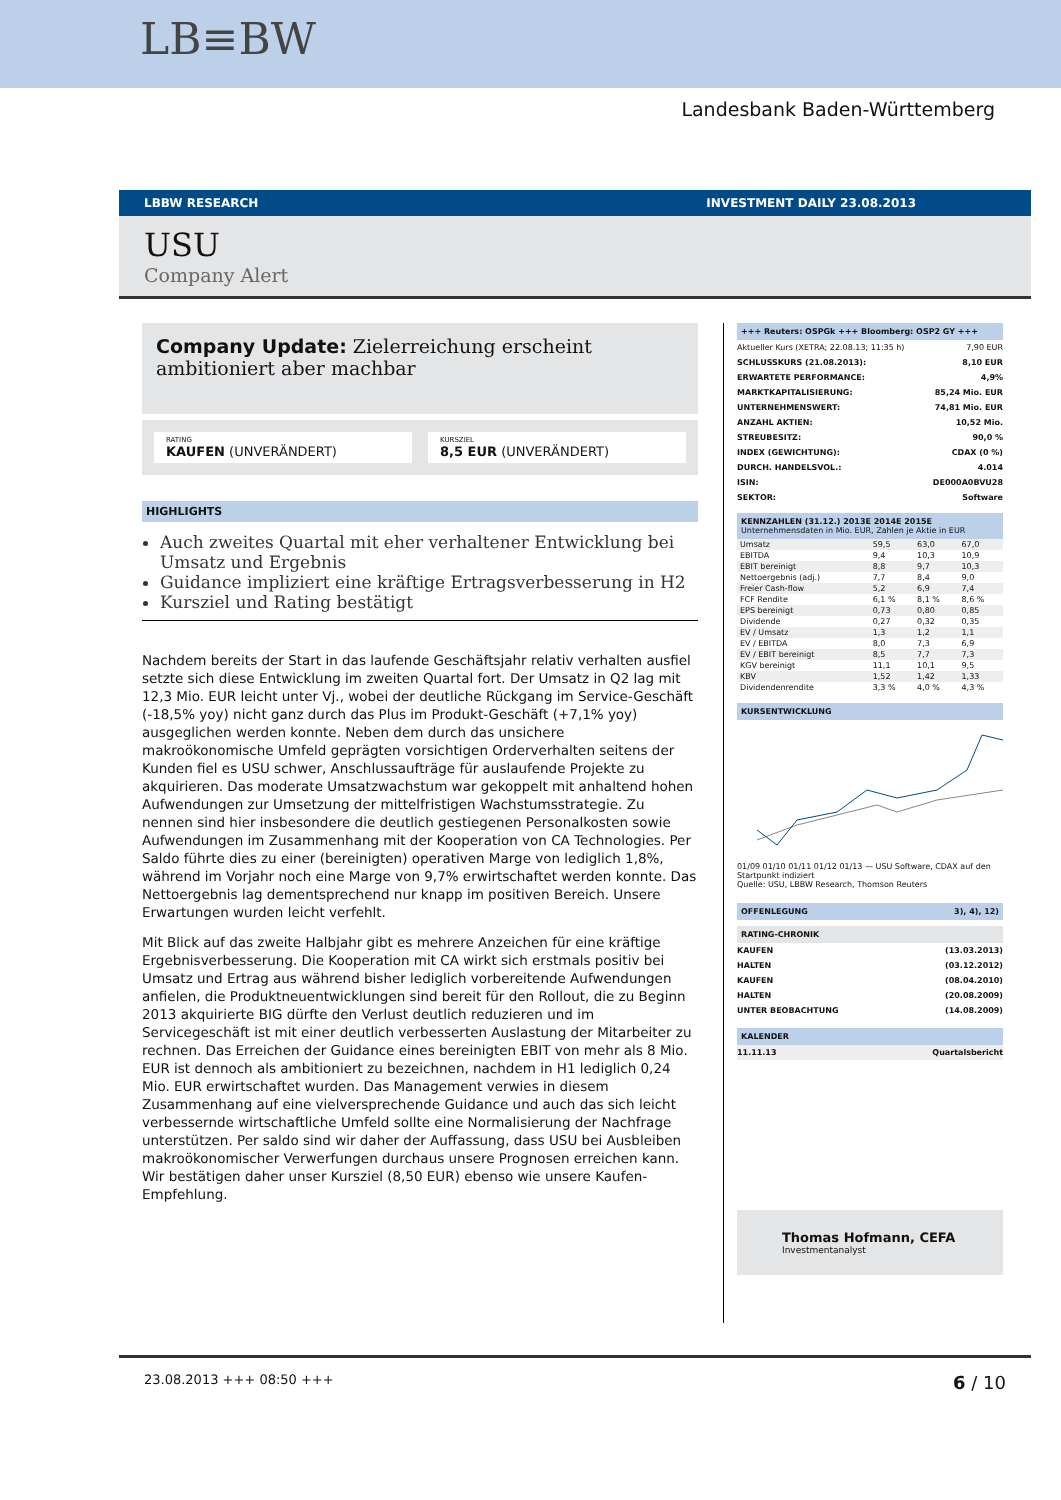LB≡BW
Landesbank Baden-Württemberg
LBBW RESEARCH INVESTMENT DAILY 23.08.2013
USU
Company Alert
Company Update: Zielerreichung erscheint ambitioniert aber machbar
RATING
KAUFEN (UNVERÄNDERT)
KURSZIEL
8,5 EUR (UNVERÄNDERT)
HIGHLIGHTS
Auch zweites Quartal mit eher verhaltener Entwicklung bei Umsatz und Ergebnis
Guidance impliziert eine kräftige Ertragsverbesserung in H2
Kursziel und Rating bestätigt
Nachdem bereits der Start in das laufende Geschäftsjahr relativ verhalten ausfiel setzte sich diese Entwicklung im zweiten Quartal fort. Der Umsatz in Q2 lag mit 12,3 Mio. EUR leicht unter Vj., wobei der deutliche Rückgang im Service-Geschäft (-18,5% yoy) nicht ganz durch das Plus im Produkt-Geschäft (+7,1% yoy) ausgeglichen werden konnte. Neben dem durch das unsichere makroökonomische Umfeld geprägten vorsichtigen Orderverhalten seitens der Kunden fiel es USU schwer, Anschlussaufträge für auslaufende Projekte zu akquirieren. Das moderate Umsatzwachstum war gekoppelt mit anhaltend hohen Aufwendungen zur Umsetzung der mittelfristigen Wachstumsstrategie. Zu nennen sind hier insbesondere die deutlich gestiegenen Personalkosten sowie Aufwendungen im Zusammenhang mit der Kooperation von CA Technologies. Per Saldo führte dies zu einer (bereinigten) operativen Marge von lediglich 1,8%, während im Vorjahr noch eine Marge von 9,7% erwirtschaftet werden konnte. Das Nettoergebnis lag dementsprechend nur knapp im positiven Bereich. Unsere Erwartungen wurden leicht verfehlt.
Mit Blick auf das zweite Halbjahr gibt es mehrere Anzeichen für eine kräftige Ergebnisverbesserung. Die Kooperation mit CA wirkt sich erstmals positiv bei Umsatz und Ertrag aus während bisher lediglich vorbereitende Aufwendungen anfielen, die Produktneuentwicklungen sind bereit für den Rollout, die zu Beginn 2013 akquirierte BIG dürfte den Verlust deutlich reduzieren und im Servicegeschäft ist mit einer deutlich verbesserten Auslastung der Mitarbeiter zu rechnen. Das Erreichen der Guidance eines bereinigten EBIT von mehr als 8 Mio. EUR ist dennoch als ambitioniert zu bezeichnen, nachdem in H1 lediglich 0,24 Mio. EUR erwirtschaftet wurden. Das Management verwies in diesem Zusammenhang auf eine vielversprechende Guidance und auch das sich leicht verbessernde wirtschaftliche Umfeld sollte eine Normalisierung der Nachfrage unterstützen. Per saldo sind wir daher der Auffassung, dass USU bei Ausbleiben makroökonomischer Verwerfungen durchaus unsere Prognosen erreichen kann. Wir bestätigen daher unser Kursziel (8,50 EUR) ebenso wie unsere Kaufen-Empfehlung.
+++ Reuters: OSPGk +++ Bloomberg: OSP2 GY +++
Aktueller Kurs (XETRA; 22.08.13; 11:35 h) 7,90 EUR
SCHLUSSKURS (21.08.2013): 8,10 EUR
ERWARTETE PERFORMANCE: 4,9%
MARKTKAPITALISIERUNG: 85,24 Mio. EUR
UNTERNEHMENSWERT: 74,81 Mio. EUR
ANZAHL AKTIEN: 10,52 Mio.
STREUBESITZ: 90,0 %
INDEX (GEWICHTUNG): CDAX (0 %)
DURCH. HANDELSVOL.: 4.014
ISIN: DE000A0BVU28
SEKTOR: Software
| KENNZAHLEN (31.12.) 2013E 2014E 2015E Unternehmensdaten in Mio. EUR, Zahlen je Aktie in EUR | | | |
| --- | --- | --- | --- |
| Umsatz | 59,5 | 63,0 | 67,0 |
| EBITDA | 9,4 | 10,3 | 10,9 |
| EBIT bereinigt | 8,8 | 9,7 | 10,3 |
| Nettoergebnis (adj.) | 7,7 | 8,4 | 9,0 |
| Freier Cash-flow | 5,2 | 6,9 | 7,4 |
| FCF Rendite | 6,1 % | 8,1 % | 8,6 % |
| EPS bereinigt | 0,73 | 0,80 | 0,85 |
| Dividende | 0,27 | 0,32 | 0,35 |
| EV / Umsatz | 1,3 | 1,2 | 1,1 |
| EV / EBITDA | 8,0 | 7,3 | 6,9 |
| EV / EBIT bereinigt | 8,5 | 7,7 | 7,3 |
| KGV bereinigt | 11,1 | 10,1 | 9,5 |
| KBV | 1,52 | 1,42 | 1,33 |
| Dividendenrendite | 3,3 % | 4,0 % | 4,3 % |
KURSENTWICKLUNG
01/09 01/10 01/11 01/12 01/13 — USU Software, CDAX auf den Startpunkt indiziert
Quelle: USU, LBBW Research, Thomson Reuters
OFFENLEGUNG 3), 4), 12)
RATING-CHRONIK
KAUFEN (13.03.2013)
HALTEN (03.12.2012)
KAUFEN (08.04.2010)
HALTEN (20.08.2009)
UNTER BEOBACHTUNG (14.08.2009)
KALENDER
11.11.13 Quartalsbericht
Thomas Hofmann, CEFA
Investmentanalyst
23.08.2013 +++ 08:50 +++ 6 / 10